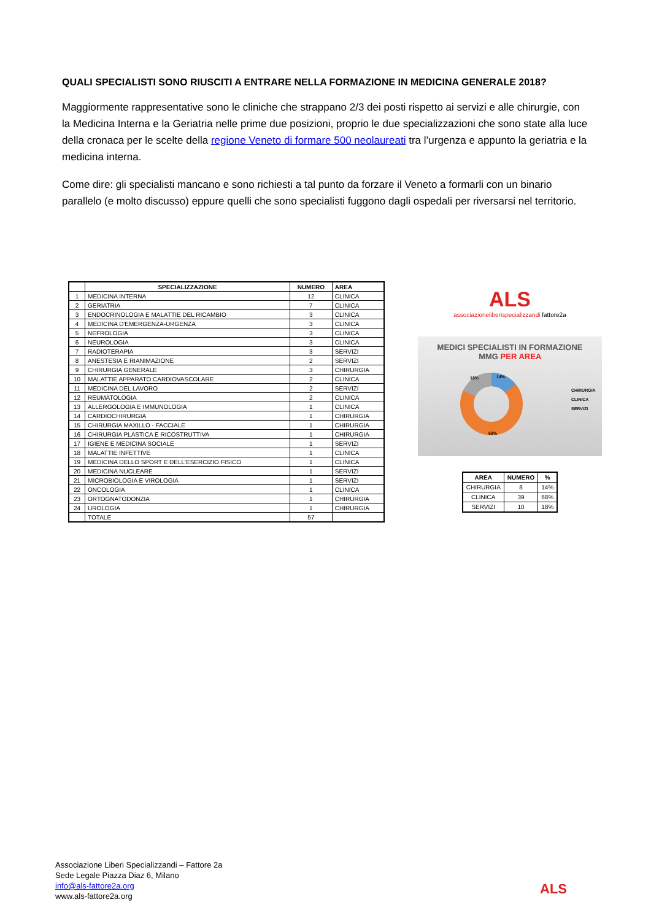QUALI SPECIALISTI SONO RIUSCITI A ENTRARE NELLA FORMAZIONE IN MEDICINA GENERALE 2018?
Maggiormente rappresentative sono le cliniche che strappano 2/3 dei posti rispetto ai servizi e alle chirurgie, con la Medicina Interna e la Geriatria nelle prime due posizioni, proprio le due specializzazioni che sono state alla luce della cronaca per le scelte della regione Veneto di formare 500 neolaureati tra l’urgenza e appunto la geriatria e la medicina interna.
Come dire: gli specialisti mancano e sono richiesti a tal punto da forzare il Veneto a formarli con un binario parallelo (e molto discusso) eppure quelli che sono specialisti fuggono dagli ospedali per riversarsi nel territorio.
| | SPECIALIZZAZIONE | NUMERO | AREA |
| --- | --- | --- | --- |
| 1 | MEDICINA INTERNA | 12 | CLINICA |
| 2 | GERIATRIA | 7 | CLINICA |
| 3 | ENDOCRINOLOGIA E MALATTIE DEL RICAMBIO | 3 | CLINICA |
| 4 | MEDICINA D'EMERGENZA-URGENZA | 3 | CLINICA |
| 5 | NEFROLOGIA | 3 | CLINICA |
| 6 | NEUROLOGIA | 3 | CLINICA |
| 7 | RADIOTERAPIA | 3 | SERVIZI |
| 8 | ANESTESIA E RIANIMAZIONE | 2 | SERVIZI |
| 9 | CHIRURGIA GENERALE | 3 | CHIRURGIA |
| 10 | MALATTIE APPARATO CARDIOVASCOLARE | 2 | CLINICA |
| 11 | MEDICINA DEL LAVORO | 2 | SERVIZI |
| 12 | REUMATOLOGIA | 2 | CLINICA |
| 13 | ALLERGOLOGIA E IMMUNOLOGIA | 1 | CLINICA |
| 14 | CARDIOCHIRURGIA | 1 | CHIRURGIA |
| 15 | CHIRURGIA MAXILLO - FACCIALE | 1 | CHIRURGIA |
| 16 | CHIRURGIA PLASTICA E RICOSTRUTTIVA | 1 | CHIRURGIA |
| 17 | IGIENE E MEDICINA SOCIALE | 1 | SERVIZI |
| 18 | MALATTIE INFETTIVE | 1 | CLINICA |
| 19 | MEDICINA DELLO SPORT E DELL'ESERCIZIO FISICO | 1 | CLINICA |
| 20 | MEDICINA NUCLEARE | 1 | SERVIZI |
| 21 | MICROBIOLOGIA E VIROLOGIA | 1 | SERVIZI |
| 22 | ONCOLOGIA | 1 | CLINICA |
| 23 | ORTOGNATODONZIA | 1 | CHIRURGIA |
| 24 | UROLOGIA | 1 | CHIRURGIA |
| | TOTALE | 57 | |
ALS
associazioneliberispecializzandi fattore2a
MEDICI SPECIALISTI IN FORMAZIONE
MMG PER AREA
18%
14%
68%
CHIRURGIA
CLINICA
SERVIZI
| AREA | NUMERO | % |
| --- | --- | --- |
| CHIRURGIA | 8 | 14% |
| CLINICA | 39 | 68% |
| SERVIZI | 10 | 18% |
Associazione Liberi Specializzandi – Fattore 2a
Sede Legale Piazza Diaz 6, Milano
info@als-fattore2a.org
www.als-fattore2a.org
ALS